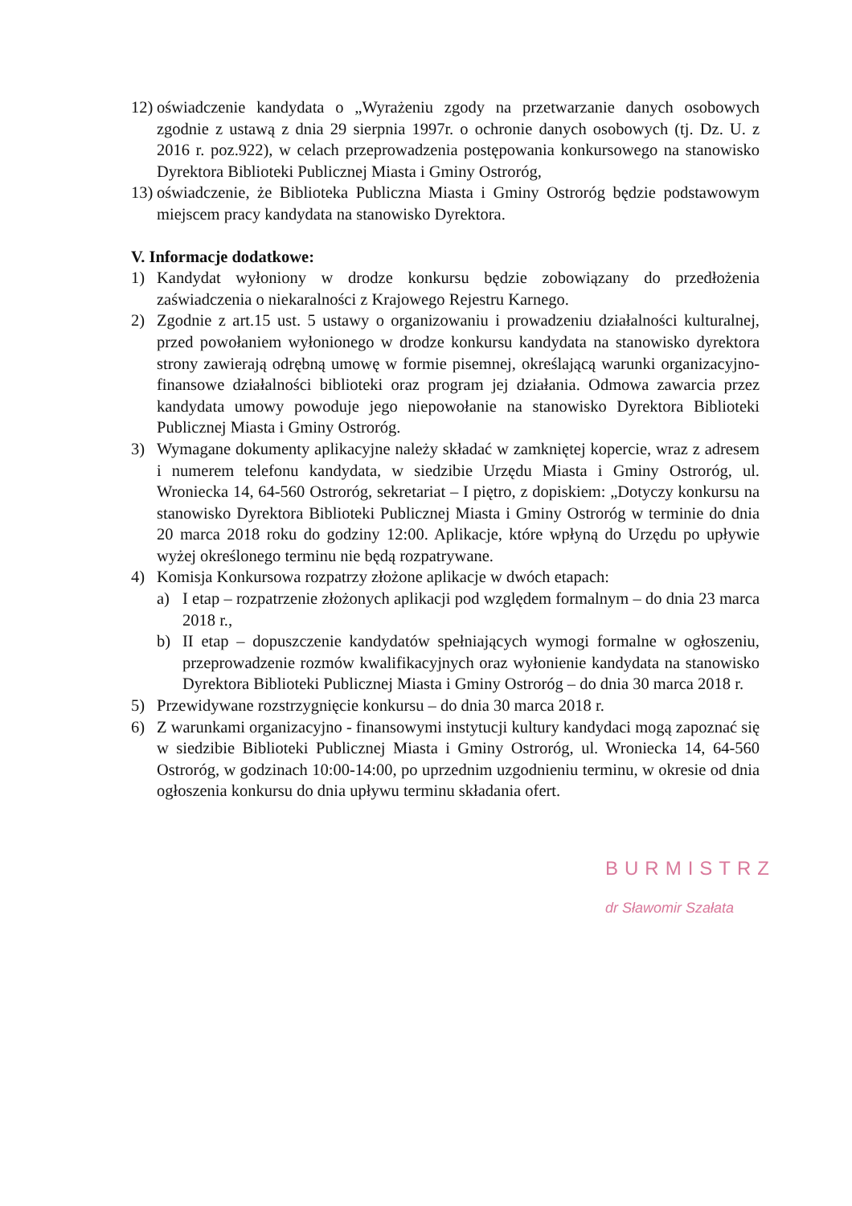12) oświadczenie kandydata o „Wyrażeniu zgody na przetwarzanie danych osobowych zgodnie z ustawą z dnia 29 sierpnia 1997r. o ochronie danych osobowych (tj. Dz. U. z 2016 r. poz.922), w celach przeprowadzenia postępowania konkursowego na stanowisko Dyrektora Biblioteki Publicznej Miasta i Gminy Ostroróg,
13) oświadczenie, że Biblioteka Publiczna Miasta i Gminy Ostroróg będzie podstawowym miejscem pracy kandydata na stanowisko Dyrektora.
V. Informacje dodatkowe:
1) Kandydat wyłoniony w drodze konkursu będzie zobowiązany do przedłożenia zaświadczenia o niekaralności z Krajowego Rejestru Karnego.
2) Zgodnie z art.15 ust. 5 ustawy o organizowaniu i prowadzeniu działalności kulturalnej, przed powołaniem wyłonionego w drodze konkursu kandydata na stanowisko dyrektora strony zawierają odrębną umowę w formie pisemnej, określającą warunki organizacyjno-finansowe działalności biblioteki oraz program jej działania. Odmowa zawarcia przez kandydata umowy powoduje jego niepowołanie na stanowisko Dyrektora Biblioteki Publicznej Miasta i Gminy Ostroróg.
3) Wymagane dokumenty aplikacyjne należy składać w zamkniętej kopercie, wraz z adresem i numerem telefonu kandydata, w siedzibie Urzędu Miasta i Gminy Ostroróg, ul. Wroniecka 14, 64-560 Ostroróg, sekretariat – I piętro, z dopiskiem: „Dotyczy konkursu na stanowisko Dyrektora Biblioteki Publicznej Miasta i Gminy Ostroróg w terminie do dnia 20 marca 2018 roku do godziny 12:00. Aplikacje, które wpłyną do Urzędu po upływie wyżej określonego terminu nie będą rozpatrywane.
4) Komisja Konkursowa rozpatrzy złożone aplikacje w dwóch etapach:
a) I etap – rozpatrzenie złożonych aplikacji pod względem formalnym – do dnia 23 marca 2018 r.,
b) II etap – dopuszczenie kandydatów spełniających wymogi formalne w ogłoszeniu, przeprowadzenie rozmów kwalifikacyjnych oraz wyłonienie kandydata na stanowisko Dyrektora Biblioteki Publicznej Miasta i Gminy Ostroróg – do dnia 30 marca 2018 r.
5) Przewidywane rozstrzygnięcie konkursu – do dnia 30 marca 2018 r.
6) Z warunkami organizacyjno - finansowymi instytucji kultury kandydaci mogą zapoznać się w siedzibie Biblioteki Publicznej Miasta i Gminy Ostroróg, ul. Wroniecka 14, 64-560 Ostroróg, w godzinach 10:00-14:00, po uprzednim uzgodnieniu terminu, w okresie od dnia ogłoszenia konkursu do dnia upływu terminu składania ofert.
BURMISTRZ
dr Sławomir Szałata